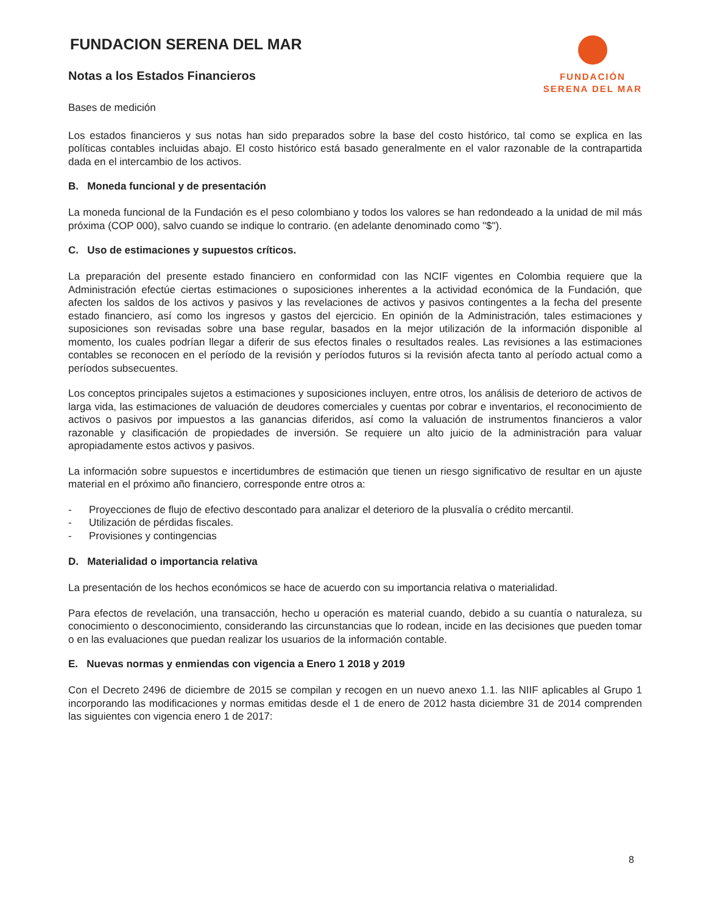FUNDACION SERENA DEL MAR
Notas a los Estados Financieros
FUNDACIÓN
SERENA DEL MAR
Bases de medición
Los estados financieros y sus notas han sido preparados sobre la base del costo histórico, tal como se explica en las políticas contables incluidas abajo. El costo histórico está basado generalmente en el valor razonable de la contrapartida dada en el intercambio de los activos.
B. Moneda funcional y de presentación
La moneda funcional de la Fundación es el peso colombiano y todos los valores se han redondeado a la unidad de mil más próxima (COP 000), salvo cuando se indique lo contrario. (en adelante denominado como "$").
C. Uso de estimaciones y supuestos críticos.
La preparación del presente estado financiero en conformidad con las NCIF vigentes en Colombia requiere que la Administración efectúe ciertas estimaciones o suposiciones inherentes a la actividad económica de la Fundación, que afecten los saldos de los activos y pasivos y las revelaciones de activos y pasivos contingentes a la fecha del presente estado financiero, así como los ingresos y gastos del ejercicio. En opinión de la Administración, tales estimaciones y suposiciones son revisadas sobre una base regular, basados en la mejor utilización de la información disponible al momento, los cuales podrían llegar a diferir de sus efectos finales o resultados reales. Las revisiones a las estimaciones contables se reconocen en el período de la revisión y períodos futuros si la revisión afecta tanto al período actual como a períodos subsecuentes.
Los conceptos principales sujetos a estimaciones y suposiciones incluyen, entre otros, los análisis de deterioro de activos de larga vida, las estimaciones de valuación de deudores comerciales y cuentas por cobrar e inventarios, el reconocimiento de activos o pasivos por impuestos a las ganancias diferidos, así como la valuación de instrumentos financieros a valor razonable y clasificación de propiedades de inversión. Se requiere un alto juicio de la administración para valuar apropiadamente estos activos y pasivos.
La información sobre supuestos e incertidumbres de estimación que tienen un riesgo significativo de resultar en un ajuste material en el próximo año financiero, corresponde entre otros a:
- Proyecciones de flujo de efectivo descontado para analizar el deterioro de la plusvalía o crédito mercantil.
- Utilización de pérdidas fiscales.
- Provisiones y contingencias
D. Materialidad o importancia relativa
La presentación de los hechos económicos se hace de acuerdo con su importancia relativa o materialidad.
Para efectos de revelación, una transacción, hecho u operación es material cuando, debido a su cuantía o naturaleza, su conocimiento o desconocimiento, considerando las circunstancias que lo rodean, incide en las decisiones que pueden tomar o en las evaluaciones que puedan realizar los usuarios de la información contable.
E. Nuevas normas y enmiendas con vigencia a Enero 1 2018 y 2019
Con el Decreto 2496 de diciembre de 2015 se compilan y recogen en un nuevo anexo 1.1. las NIIF aplicables al Grupo 1 incorporando las modificaciones y normas emitidas desde el 1 de enero de 2012 hasta diciembre 31 de 2014 comprenden las siguientes con vigencia enero 1 de 2017:
8